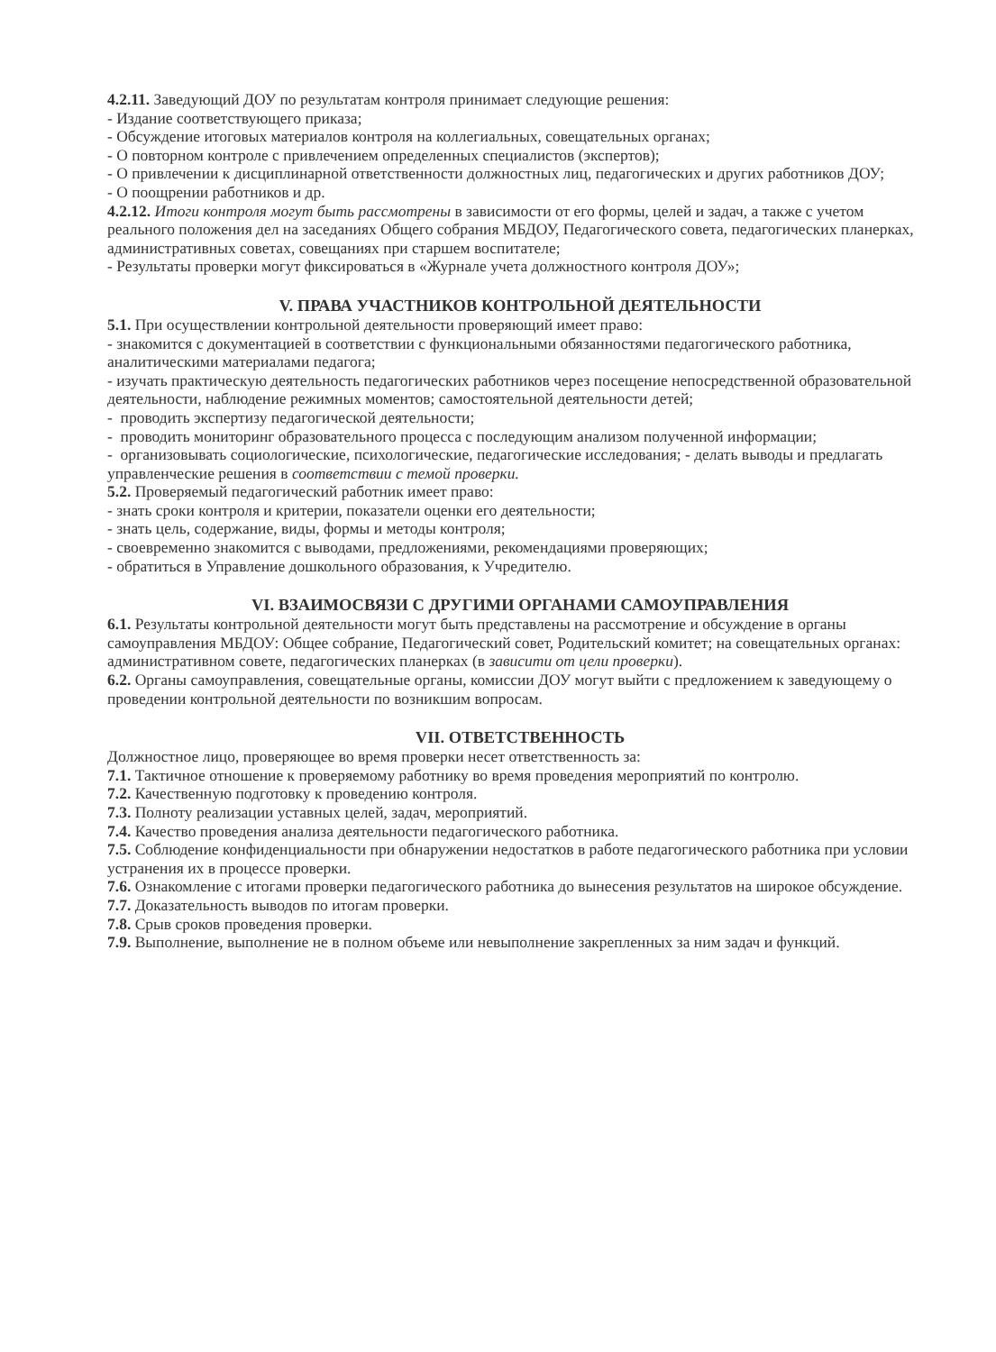4.2.11. Заведующий ДОУ по результатам контроля принимает следующие решения:
- Издание соответствующего приказа;
- Обсуждение итоговых материалов контроля на коллегиальных, совещательных органах;
- О повторном контроле с привлечением определенных специалистов (экспертов);
- О привлечении к дисциплинарной ответственности должностных лиц, педагогических и других работников ДОУ;
- О поощрении работников и др.
4.2.12. Итоги контроля могут быть рассмотрены в зависимости от его формы, целей и задач, а также с учетом реального положения дел на заседаниях Общего собрания МБДОУ, Педагогического совета, педагогических планерках, административных советах, совещаниях при старшем воспитателе;
- Результаты проверки могут фиксироваться в «Журнале учета должностного контроля ДОУ»;
V. ПРАВА УЧАСТНИКОВ КОНТРОЛЬНОЙ ДЕЯТЕЛЬНОСТИ
5.1. При осуществлении контрольной деятельности проверяющий имеет право:
- знакомится с документацией в соответствии с функциональными обязанностями педагогического работника, аналитическими материалами педагога;
- изучать практическую деятельность педагогических работников через посещение непосредственной образовательной деятельности, наблюдение режимных моментов; самостоятельной деятельности детей;
- проводить экспертизу педагогической деятельности;
- проводить мониторинг образовательного процесса с последующим анализом полученной информации;
- организовывать социологические, психологические, педагогические исследования; - делать выводы и предлагать управленческие решения в соответствии с темой проверки.
5.2. Проверяемый педагогический работник имеет право:
- знать сроки контроля и критерии, показатели оценки его деятельности;
- знать цель, содержание, виды, формы и методы контроля;
- своевременно знакомится с выводами, предложениями, рекомендациями проверяющих;
- обратиться в Управление дошкольного образования, к Учредителю.
VI. ВЗАИМОСВЯЗИ С ДРУГИМИ ОРГАНАМИ САМОУПРАВЛЕНИЯ
6.1. Результаты контрольной деятельности могут быть представлены на рассмотрение и обсуждение в органы самоуправления МБДОУ: Общее собрание, Педагогический совет, Родительский комитет; на совещательных органах: административном совете, педагогических планерках (в зависити от цели проверки).
6.2. Органы самоуправления, совещательные органы, комиссии ДОУ могут выйти с предложением к заведующему о проведении контрольной деятельности по возникшим вопросам.
VII. ОТВЕТСТВЕННОСТЬ
Должностное лицо, проверяющее во время проверки несет ответственность за:
7.1. Тактичное отношение к проверяемому работнику во время проведения мероприятий по контролю.
7.2. Качественную подготовку к проведению контроля.
7.3. Полноту реализации уставных целей, задач, мероприятий.
7.4. Качество проведения анализа деятельности педагогического работника.
7.5. Соблюдение конфиденциальности при обнаружении недостатков в работе педагогического работника при условии устранения их в процессе проверки.
7.6. Ознакомление с итогами проверки педагогического работника до вынесения результатов на широкое обсуждение.
7.7. Доказательность выводов по итогам проверки.
7.8. Срыв сроков проведения проверки.
7.9. Выполнение, выполнение не в полном объеме или невыполнение закрепленных за ним задач и функций.